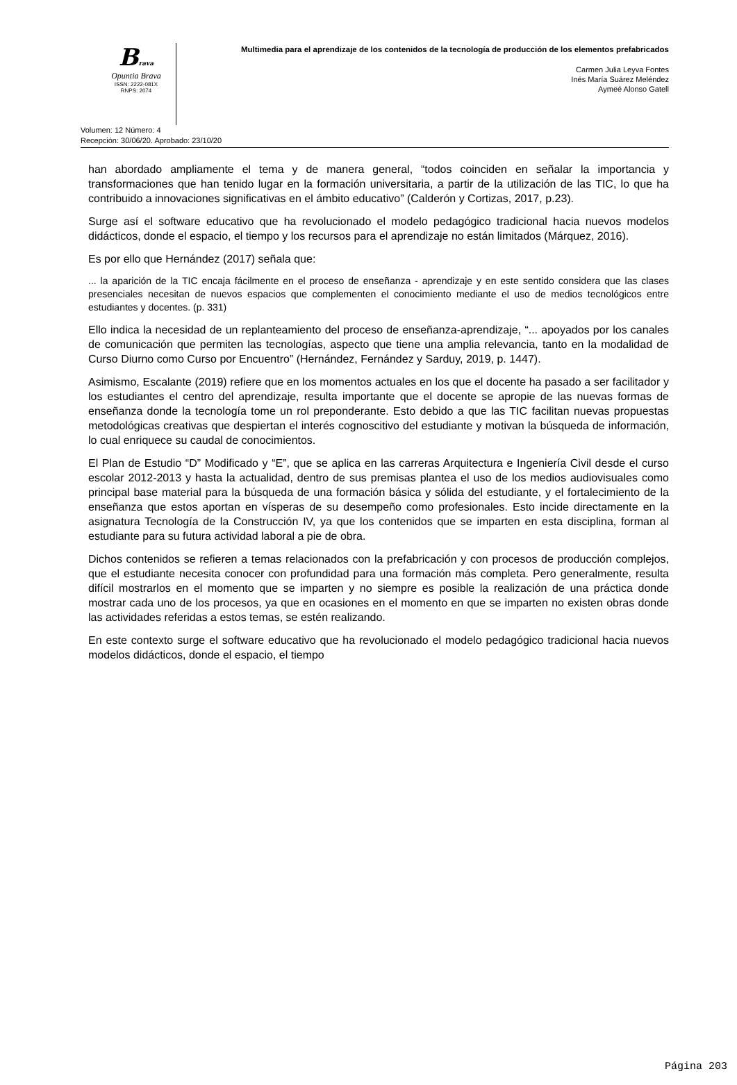Brava
Opuntia Brava
ISSN: 2222-081X
RNPS: 2074
Multimedia para el aprendizaje de los contenidos de la tecnología de producción de los elementos prefabricados
Carmen Julia Leyva Fontes
Inés María Suárez Meléndez
Aymeé Alonso Gatell
Volumen: 12 Número: 4
Recepción: 30/06/20. Aprobado: 23/10/20
han abordado ampliamente el tema y de manera general, “todos coinciden en señalar la importancia y transformaciones que han tenido lugar en la formación universitaria, a partir de la utilización de las TIC, lo que ha contribuido a innovaciones significativas en el ámbito educativo” (Calderón y Cortizas, 2017, p.23).
Surge así el software educativo que ha revolucionado el modelo pedagógico tradicional hacia nuevos modelos didácticos, donde el espacio, el tiempo y los recursos para el aprendizaje no están limitados (Márquez, 2016).
Es por ello que Hernández (2017) señala que:
... la aparición de la TIC encaja fácilmente en el proceso de enseñanza - aprendizaje y en este sentido considera que las clases presenciales necesitan de nuevos espacios que complementen el conocimiento mediante el uso de medios tecnológicos entre estudiantes y docentes. (p. 331)
Ello indica la necesidad de un replanteamiento del proceso de enseñanza-aprendizaje, “... apoyados por los canales de comunicación que permiten las tecnologías, aspecto que tiene una amplia relevancia, tanto en la modalidad de Curso Diurno como Curso por Encuentro” (Hernández, Fernández y Sarduy, 2019, p. 1447).
Asimismo, Escalante (2019) refiere que en los momentos actuales en los que el docente ha pasado a ser facilitador y los estudiantes el centro del aprendizaje, resulta importante que el docente se apropie de las nuevas formas de enseñanza donde la tecnología tome un rol preponderante. Esto debido a que las TIC facilitan nuevas propuestas metodológicas creativas que despiertan el interés cognoscitivo del estudiante y motivan la búsqueda de información, lo cual enriquece su caudal de conocimientos.
El Plan de Estudio “D” Modificado y “E”, que se aplica en las carreras Arquitectura e Ingeniería Civil desde el curso escolar 2012-2013 y hasta la actualidad, dentro de sus premisas plantea el uso de los medios audiovisuales como principal base material para la búsqueda de una formación básica y sólida del estudiante, y el fortalecimiento de la enseñanza que estos aportan en vísperas de su desempeño como profesionales. Esto incide directamente en la asignatura Tecnología de la Construcción IV, ya que los contenidos que se imparten en esta disciplina, forman al estudiante para su futura actividad laboral a pie de obra.
Dichos contenidos se refieren a temas relacionados con la prefabricación y con procesos de producción complejos, que el estudiante necesita conocer con profundidad para una formación más completa. Pero generalmente, resulta difícil mostrarlos en el momento que se imparten y no siempre es posible la realización de una práctica donde mostrar cada uno de los procesos, ya que en ocasiones en el momento en que se imparten no existen obras donde las actividades referidas a estos temas, se estén realizando.
En este contexto surge el software educativo que ha revolucionado el modelo pedagógico tradicional hacia nuevos modelos didácticos, donde el espacio, el tiempo
Página 203